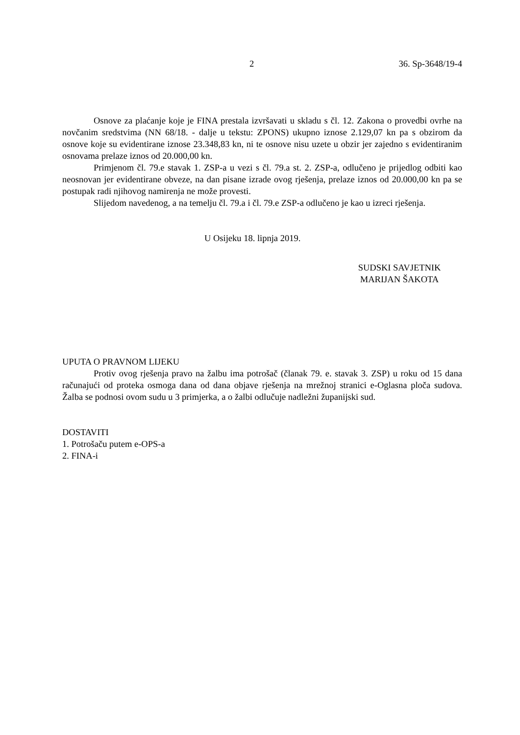2 36. Sp-3648/19-4
Osnove za plaćanje koje je FINA prestala izvršavati u skladu s čl. 12. Zakona o provedbi ovrhe na novčanim sredstvima (NN 68/18. - dalje u tekstu: ZPONS) ukupno iznose 2.129,07 kn pa s obzirom da osnove koje su evidentirane iznose 23.348,83 kn, ni te osnove nisu uzete u obzir jer zajedno s evidentiranim osnovama prelaze iznos od 20.000,00 kn.
Primjenom čl. 79.e stavak 1. ZSP-a u vezi s čl. 79.a st. 2. ZSP-a, odlučeno je prijedlog odbiti kao neosnovan jer evidentirane obveze, na dan pisane izrade ovog rješenja, prelaze iznos od 20.000,00 kn pa se postupak radi njihovog namirenja ne može provesti.
Slijedom navedenog, a na temelju čl. 79.a i čl. 79.e ZSP-a odlučeno je kao u izreci rješenja.
U Osijeku 18. lipnja 2019.
SUDSKI SAVJETNIK
MARIJAN ŠAKOTA
UPUTA O PRAVNOM LIJEKU
Protiv ovog rješenja pravo na žalbu ima potrošač (članak 79. e. stavak 3. ZSP) u roku od 15 dana računajući od proteka osmoga dana od dana objave rješenja na mrežnoj stranici e-Oglasna ploča sudova. Žalba se podnosi ovom sudu u 3 primjerka, a o žalbi odlučuje nadležni županijski sud.
DOSTAVITI
1. Potrošaču putem e-OPS-a
2. FINA-i